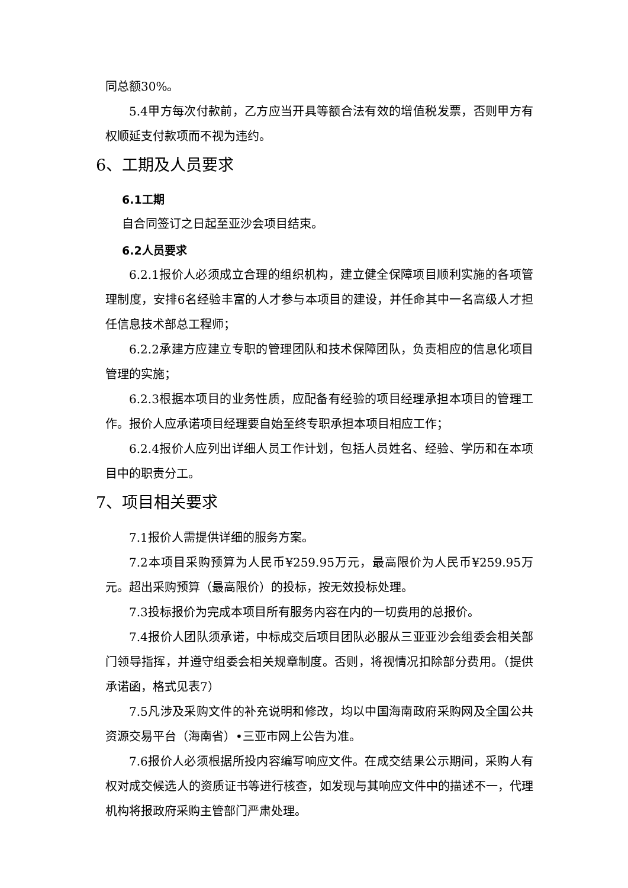同总额30%。
5.4甲方每次付款前，乙方应当开具等额合法有效的增值税发票，否则甲方有权顺延支付款项而不视为违约。
6、工期及人员要求
6.1工期
自合同签订之日起至亚沙会项目结束。
6.2人员要求
6.2.1报价人必须成立合理的组织机构，建立健全保障项目顺利实施的各项管理制度，安排6名经验丰富的人才参与本项目的建设，并任命其中一名高级人才担任信息技术部总工程师；
6.2.2承建方应建立专职的管理团队和技术保障团队，负责相应的信息化项目管理的实施；
6.2.3根据本项目的业务性质，应配备有经验的项目经理承担本项目的管理工作。报价人应承诺项目经理要自始至终专职承担本项目相应工作；
6.2.4报价人应列出详细人员工作计划，包括人员姓名、经验、学历和在本项目中的职责分工。
7、项目相关要求
7.1报价人需提供详细的服务方案。
7.2本项目采购预算为人民币¥259.95万元，最高限价为人民币¥259.95万元。超出采购预算（最高限价）的投标，按无效投标处理。
7.3投标报价为完成本项目所有服务内容在内的一切费用的总报价。
7.4报价人团队须承诺，中标成交后项目团队必服从三亚亚沙会组委会相关部门领导指挥，并遵守组委会相关规章制度。否则，将视情况扣除部分费用。（提供承诺函，格式见表7）
7.5凡涉及采购文件的补充说明和修改，均以中国海南政府采购网及全国公共资源交易平台（海南省）•三亚市网上公告为准。
7.6报价人必须根据所投内容编写响应文件。在成交结果公示期间，采购人有权对成交候选人的资质证书等进行核查，如发现与其响应文件中的描述不一，代理机构将报政府采购主管部门严肃处理。